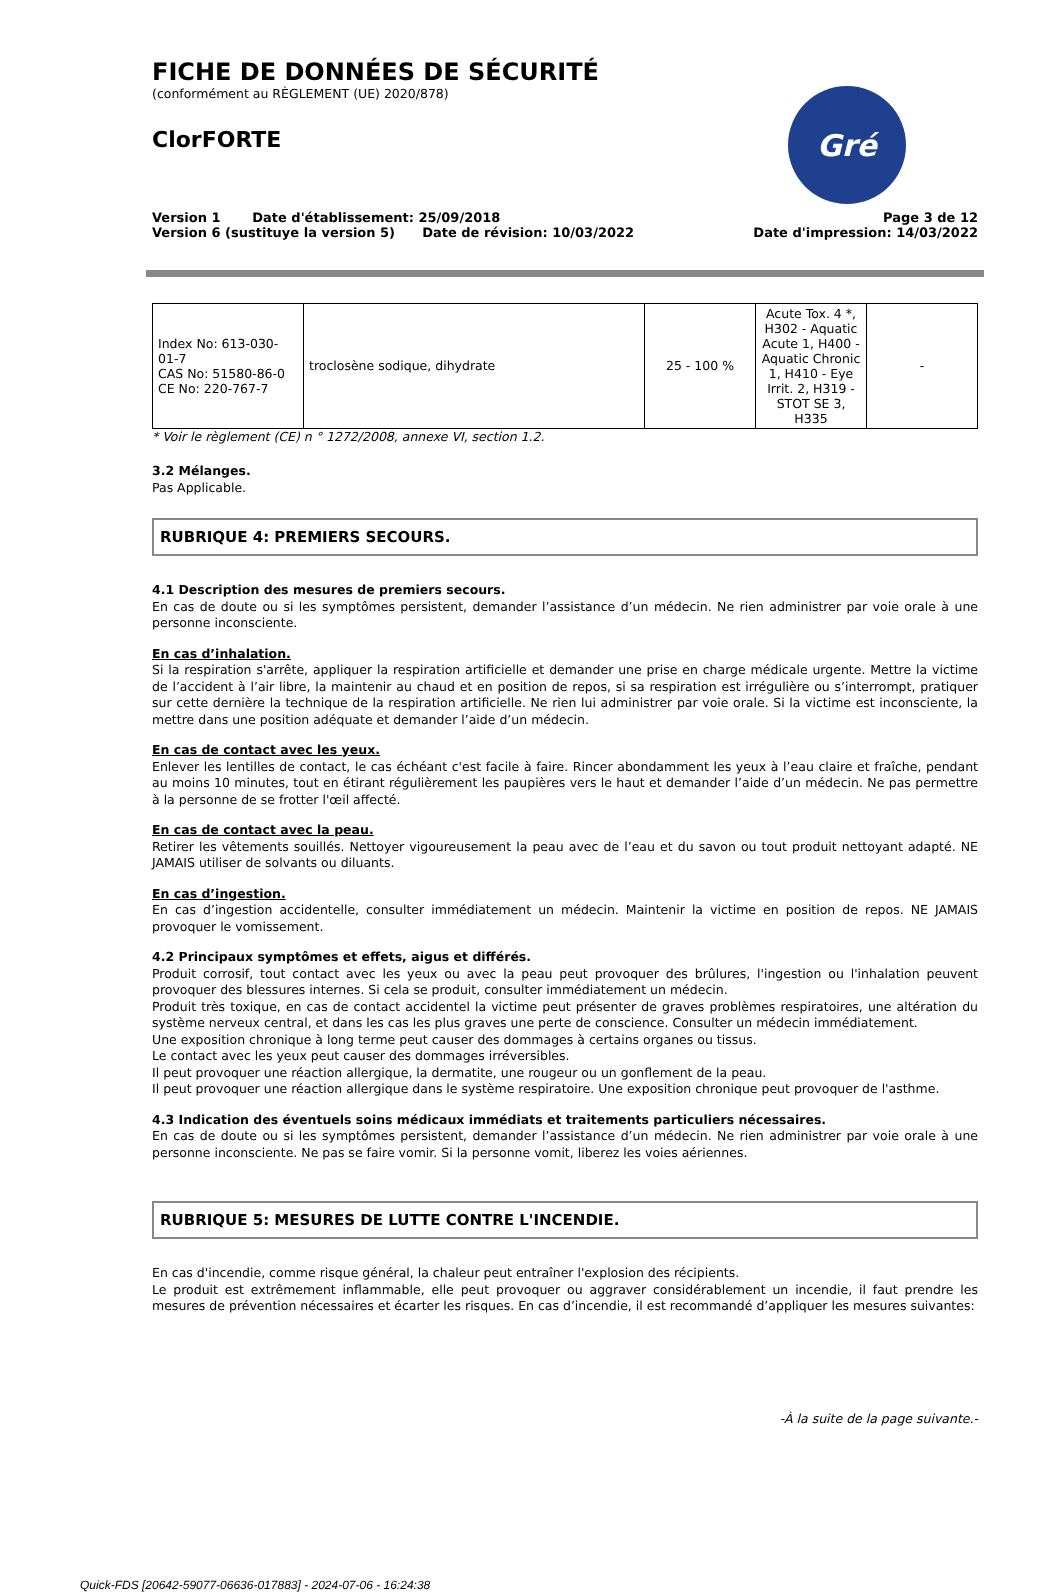FICHE DE DONNÉES DE SÉCURITÉ
(conformément au RÈGLEMENT (UE) 2020/878)
ClorFORTE
Gré
Version 1 Date d'établissement: 25/09/2018
Version 6 (sustituye la version 5) Date de révision: 10/03/2022
Page 3 de 12
Date d'impression: 14/03/2022
| Index No: 613-030-01-7 CAS No: 51580-86-0 CE No: 220-767-7 | troclosène sodique, dihydrate | 25 - 100 % | Acute Tox. 4 *, H302 - Aquatic Acute 1, H400 - Aquatic Chronic 1, H410 - Eye Irrit. 2, H319 - STOT SE 3, H335 | - |
* Voir le règlement (CE) n ° 1272/2008, annexe VI, section 1.2.
3.2 Mélanges.
Pas Applicable.
RUBRIQUE 4: PREMIERS SECOURS.
4.1 Description des mesures de premiers secours.
En cas de doute ou si les symptômes persistent, demander l’assistance d’un médecin. Ne rien administrer par voie orale à une personne inconsciente.
En cas d’inhalation.
Si la respiration s'arrête, appliquer la respiration artificielle et demander une prise en charge médicale urgente. Mettre la victime de l’accident à l’air libre, la maintenir au chaud et en position de repos, si sa respiration est irrégulière ou s’interrompt, pratiquer sur cette dernière la technique de la respiration artificielle. Ne rien lui administrer par voie orale. Si la victime est inconsciente, la mettre dans une position adéquate et demander l’aide d’un médecin.
En cas de contact avec les yeux.
Enlever les lentilles de contact, le cas échéant c'est facile à faire. Rincer abondamment les yeux à l’eau claire et fraîche, pendant au moins 10 minutes, tout en étirant régulièrement les paupières vers le haut et demander l’aide d’un médecin. Ne pas permettre à la personne de se frotter l'œil affecté.
En cas de contact avec la peau.
Retirer les vêtements souillés. Nettoyer vigoureusement la peau avec de l’eau et du savon ou tout produit nettoyant adapté. NE JAMAIS utiliser de solvants ou diluants.
En cas d’ingestion.
En cas d’ingestion accidentelle, consulter immédiatement un médecin. Maintenir la victime en position de repos. NE JAMAIS provoquer le vomissement.
4.2 Principaux symptômes et effets, aigus et différés.
Produit corrosif, tout contact avec les yeux ou avec la peau peut provoquer des brûlures, l'ingestion ou l'inhalation peuvent provoquer des blessures internes. Si cela se produit, consulter immédiatement un médecin.
Produit très toxique, en cas de contact accidentel la victime peut présenter de graves problèmes respiratoires, une altération du système nerveux central, et dans les cas les plus graves une perte de conscience. Consulter un médecin immédiatement.
Une exposition chronique à long terme peut causer des dommages à certains organes ou tissus.
Le contact avec les yeux peut causer des dommages irréversibles.
Il peut provoquer une réaction allergique, la dermatite, une rougeur ou un gonflement de la peau.
Il peut provoquer une réaction allergique dans le système respiratoire. Une exposition chronique peut provoquer de l'asthme.
4.3 Indication des éventuels soins médicaux immédiats et traitements particuliers nécessaires.
En cas de doute ou si les symptômes persistent, demander l’assistance d’un médecin. Ne rien administrer par voie orale à une personne inconsciente. Ne pas se faire vomir. Si la personne vomit, liberez les voies aériennes.
RUBRIQUE 5: MESURES DE LUTTE CONTRE L'INCENDIE.
En cas d'incendie, comme risque général, la chaleur peut entraîner l'explosion des récipients.
Le produit est extrêmement inflammable, elle peut provoquer ou aggraver considérablement un incendie, il faut prendre les mesures de prévention nécessaires et écarter les risques. En cas d’incendie, il est recommandé d’appliquer les mesures suivantes:
-À la suite de la page suivante.-
Quick-FDS [20642-59077-06636-017883] - 2024-07-06 - 16:24:38